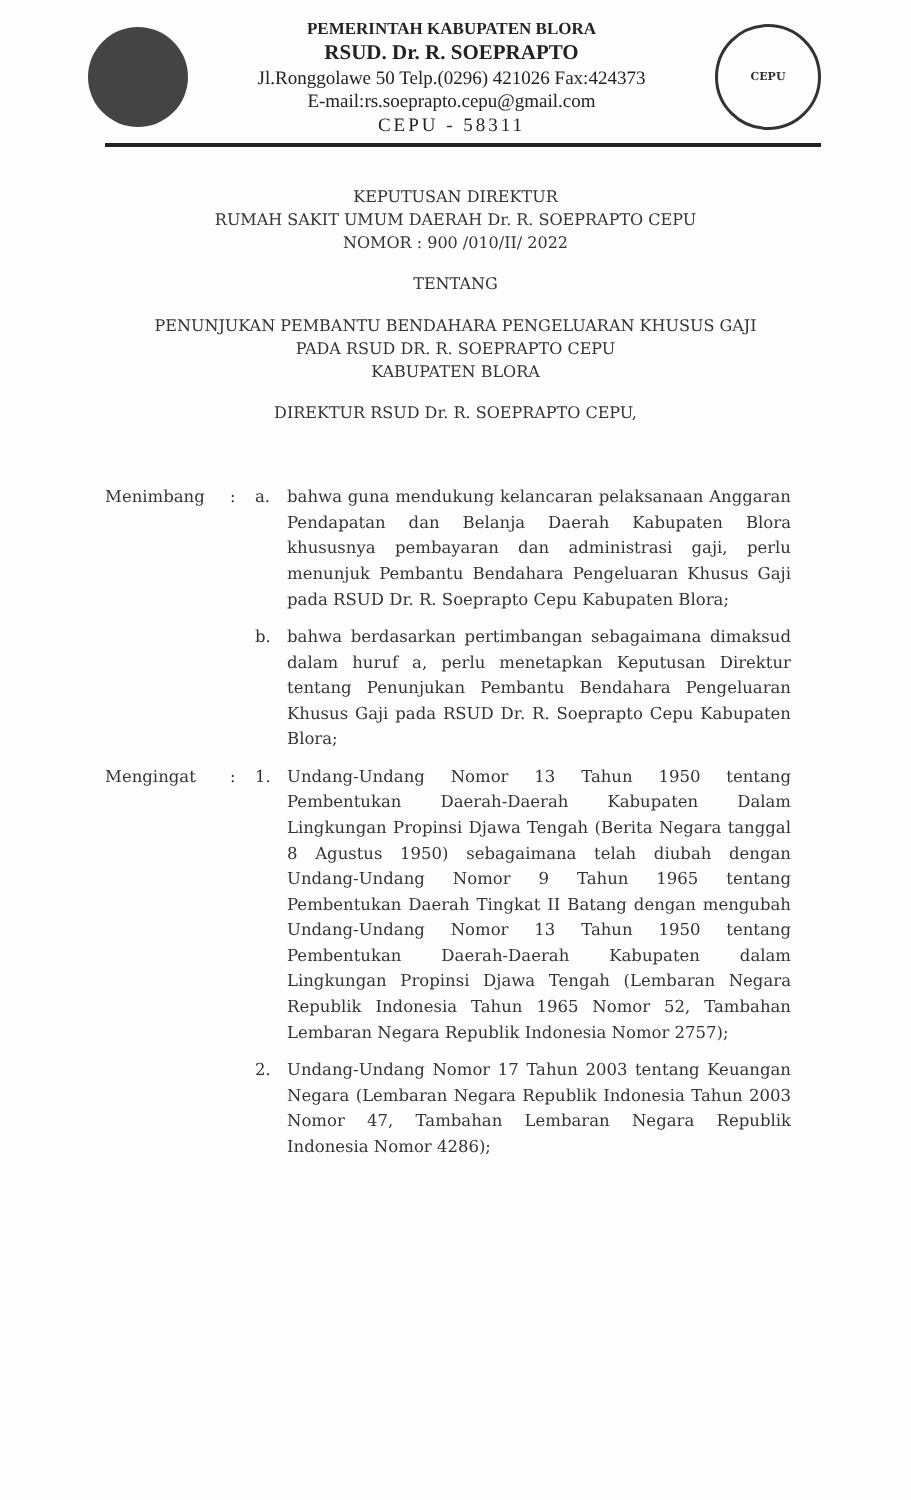PEMERINTAH KABUPATEN BLORA
RSUD. Dr. R. SOEPRAPTO
Jl.Ronggolawe 50 Telp.(0296) 421026 Fax:424373
E-mail:rs.soeprapto.cepu@gmail.com
CEPU - 58311
CEPU
KEPUTUSAN DIREKTUR
RUMAH SAKIT UMUM DAERAH Dr. R. SOEPRAPTO CEPU
NOMOR : 900 /010/II/ 2022
TENTANG
PENUNJUKAN PEMBANTU BENDAHARA PENGELUARAN KHUSUS GAJI
PADA RSUD DR. R. SOEPRAPTO CEPU
KABUPATEN BLORA
DIREKTUR RSUD Dr. R. SOEPRAPTO CEPU,
| Menimbang | : | a. | bahwa guna mendukung kelancaran pelaksanaan Anggaran Pendapatan dan Belanja Daerah Kabupaten Blora khususnya pembayaran dan administrasi gaji, perlu menunjuk Pembantu Bendahara Pengeluaran Khusus Gaji pada RSUD Dr. R. Soeprapto Cepu Kabupaten Blora; |
| | | b. | bahwa berdasarkan pertimbangan sebagaimana dimaksud dalam huruf a, perlu menetapkan Keputusan Direktur tentang Penunjukan Pembantu Bendahara Pengeluaran Khusus Gaji pada RSUD Dr. R. Soeprapto Cepu Kabupaten Blora; |
| Mengingat | : | 1. | Undang-Undang Nomor 13 Tahun 1950 tentang Pembentukan Daerah-Daerah Kabupaten Dalam Lingkungan Propinsi Djawa Tengah (Berita Negara tanggal 8 Agustus 1950) sebagaimana telah diubah dengan Undang-Undang Nomor 9 Tahun 1965 tentang Pembentukan Daerah Tingkat II Batang dengan mengubah Undang-Undang Nomor 13 Tahun 1950 tentang Pembentukan Daerah-Daerah Kabupaten dalam Lingkungan Propinsi Djawa Tengah (Lembaran Negara Republik Indonesia Tahun 1965 Nomor 52, Tambahan Lembaran Negara Republik Indonesia Nomor 2757); |
| | | 2. | Undang-Undang Nomor 17 Tahun 2003 tentang Keuangan Negara (Lembaran Negara Republik Indonesia Tahun 2003 Nomor 47, Tambahan Lembaran Negara Republik Indonesia Nomor 4286); |